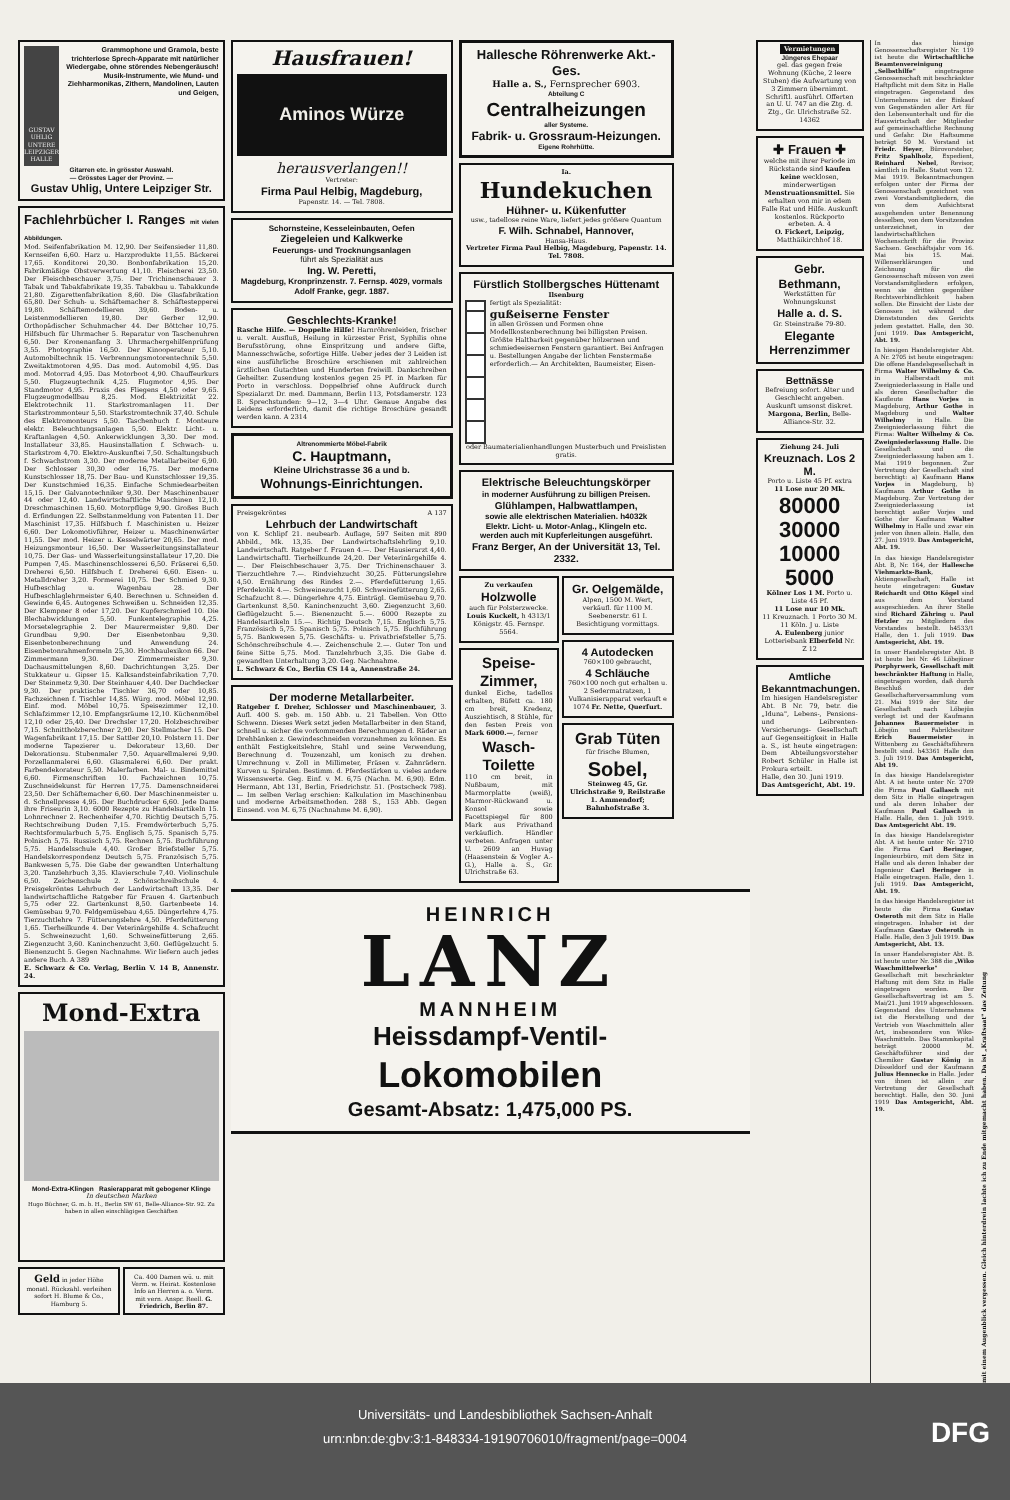GUSTAV UHLIG UNTERE LEIPZIGER HALLE
Grammophone und Gramola, beste trichterlose Sprech-Apparate mit natürlicher Wiedergabe, ohne störendes Nebengeräusch! Musik-Instrumente, wie Mund- und Ziehharmonikas, Zithern, Mandolinen, Lauten und Geigen,
Gitarren etc. in grösster Auswahl.
— Grösstes Lager der Provinz. —
Gustav Uhlig, Untere Leipziger Str.
Fachlehrbücher I. Ranges mit vielen Abbildungen.
Mod. Seifenfabrikation M. 12,90. Der Seifensieder 11,80. Kernseifen 6,60. Harz u. Harzprodukte 11,55. Bäckerei 17,65. Konditorei 20,30. Bonbonfabrikation 15,20. Fabrikmäßige Obstverwertung 41,10. Fleischerei 23,50. Der Fleischbeschauer 3,75. Der Trichinenschauer 3. Tabak und Tabakfabrikate 19,35. Tabakbau u. Tabakkunde 21,80. Zigarettenfabrikation 8,60. Die Glasfabrikation 65,80. Der Schuh- u. Schäftemacher 8. Schäftestepperei 19,80. Schäftemodellieren 39,60. Boden- u. Leistenmodellieren 19,80. Der Gerber 12,90. Orthopädischer Schuhmacher 44. Der Böttcher 10,75. Hilfsbuch für Uhrmacher 5. Reparatur von Taschenuhren 6,50. Der Kronenanfang 3. Uhrmachergehilfenprüfung 3,55. Photographie 16,50. Der Kinooperateur 5,10. Automobiltechnik 15. Verbrennungsmotorentechnik 5,50. Zweitaktmotoren 4,95. Das mod. Automobil 4,95. Das mod. Motorrad 4,95. Das Motorboot 4,90. Chauffeurkurs 5,50. Flugzeugtechnik 4,25. Flugmotor 4,95. Der Standmotor 4,95. Praxis des Fliegens 4,50 oder 9,65. Flugzeugmodellbau 8,25. Mod. Elektrizität 22. Elektrotechnik 11. Starkstromanlagen 11. Der Starkstrommonteur 5,50. Starkstromtechnik 37,40. Schule des Elektromonteurs 5,50. Taschenbuch f. Monteure elektr. Beleuchtungsanlagen 5,50. Elektr. Licht- u. Kraftanlagen 4,50. Ankerwicklungen 3,30. Der mod. Installateur 33,85. Hausinstallation f. Schwach- u. Starkstrom 4,70. Elektro-Auskunftei 7,50. Schaltungsbuch f. Schwachstrom 3,30. Der moderne Metallarbeiter 6,90. Der Schlosser 30,30 oder 16,75. Der moderne Kunstschlosser 18,75. Der Bau- und Kunstschlosser 19,35. Der Kunstschmied 16,35. Einfache Schmiedearbeiten 15,15. Der Galvanotechniker 9,30. Der Maschinenbauer 44 oder 12,40. Landwirtschaftliche Maschinen 12,10. Dreschmaschinen 15,60. Motorpflüge 9,90. Großes Buch d. Erfindungen 22. Selbstanmeldung von Patenten 11. Der Maschinist 17,35. Hilfsbuch f. Maschinisten u. Heizer 6,60. Der Lokomotivführer, Heizer u. Maschinenwärter 11,55. Der mod. Heizer u. Kesselwärter 20,65. Der mod. Heizungsmonteur 16,50. Der Wasserleitungsinstallateur 10,75. Der Gas- und Wasserleitungsinstallateur 17,20. Die Pumpen 7,45. Maschinenschlosserei 6,50. Fräserei 6,50. Dreherei 6,50. Hilfsbuch f. Dreherei 6,60. Eisen- u. Metalldreher 3,20. Formerei 10,75. Der Schmied 9,30. Hufbeschlag u. Wagenbau 28. Der Hufbeschlaglehrmeister 6,40. Berechnen u. Schneiden d. Gewinde 6,45. Autogenes Schweißen u. Schneiden 12,35. Der Klempner 8 oder 17,20. Der Kupferschmied 10. Die Blechabwicklungen 5,50. Funkentelegraphie 4,25. Morsetelegraphie 2. Der Maurermeister 9,80. Der Grundbau 9,90. Der Eisenbetonbau 9,30. Eisenbetonberechnung und Anwendung 24. Eisenbetonrahmenformeln 25,30. Hochbaulexikon 66. Der Zimmermann 9,30. Der Zimmermeister 9,30. Dachausmittelungen 8,60. Dachrichtungen 3,25. Der Stukkateur u. Gipser 15. Kalksandsteinfabrikation 7,70. Der Steinmetz 9,30. Der Steinhauer 4,40. Der Dachdecker 9,30. Der praktische Tischler 36,70 oder 10,85. Fachzeichnen f. Tischler 14,85. Würg. mod. Möbel 12,90. Einf. mod. Möbel 10,75. Speisezimmer 12,10. Schlafzimmer 12,10. Empfangsräume 12,10. Küchenmöbel 12,10 oder 25,40. Der Drechsler 17,20. Holzbeschreiber 7,15. Schnittholzberechner 2,90. Der Stellmacher 15. Der Wagenfabrikant 17,15. Der Sattler 20,10. Polstern 11. Der moderne Tapezierer u. Dekorateur 13,60. Der Dekorationsu. Stubenmaler 7,50. Aquarellmalerei 9,90. Porzellanmalerei 6,60. Glasmalerei 6,60. Der prakt. Farbendekorateur 5,50. Malerfarben. Mal- u. Bindemittel 6,60. Firmenschriften 10. Fachzeichnen 10,75. Zuschneidekunst für Herren 17,75. Damenschneiderei 23,50. Der Schäftemacher 6,60. Der Maschinenmeister u. d. Schnellpresse 4,95. Der Buchdrucker 6,60. Jede Dame ihre Friseurin 3,10. 6000 Rezepte zu Handelsartikeln 15. Lohnrechner 2. Rechenheifer 4,70. Richtig Deutsch 5,75. Rechtschreibung Duden 7,15. Fremdwörterbuch 5,75. Rechtsformularbuch 5,75. Englisch 5,75. Spanisch 5,75. Polnisch 5,75. Russisch 5,75. Rechnen 5,75. Buchführung 5,75. Handelsschule 4,40. Großer Briefsteller 5,75. Handelskorrespondenz Deutsch 5,75. Französisch 5,75. Bankwesen 5,75. Die Gabe der gewandten Unterhaltung 3,20. Tanzlehrbuch 3,35. Klavierschule 7,40. Violinschule 6,50. Zeichenschule 2. Schönschreibschule 4. Preisgekröntes Lehrbuch der Landwirtschaft 13,35. Der landwirtschaftliche Ratgeber für Frauen 4. Gartenbuch 5,75 oder 22. Gartenkunst 8,50. Gartenbeete 14. Gemüsebau 9,70. Feldgemüsebau 4,65. Düngerlehre 4,75. Tierzuchtlehre 7. Fütterungslehre 4,50. Pferdefütterung 1,65. Tierheilkunde 4. Der Veterinärgehilfe 4. Schafzucht 5. Schweinezucht 1,60. Schweinefütterung 2,65. Ziegenzucht 3,60. Kaninchenzucht 3,60. Geflügelzucht 5. Bienenzucht 5. Gegen Nachnahme. Wir liefern auch jedes andere Buch. A 389
E. Schwarz & Co. Verlag, Berlin V. 14 B, Annenstr. 24.
Mond-Extra
Mond-Extra-Klingen Rasierapparat mit gebogener Klinge
In deutschen Marken
Hugo Büchner, G. m. b. H., Berlin SW 61, Belle-Alliance-Str. 92. Zu haben in allen einschlägigen Geschäften
Geld in jeder Höhe monatl. Rückzahl. verleihen sofort H. Blume & Co., Hamburg 5.
Ca. 400 Damen wü. u. mit Verm. w. Heirat. Kostenlose Info an Herren a. o. Verm. mit vern. Anspr. Reell. G. Friedrich, Berlin 87.
Hausfrauen!
Aminos Würze
herausverlangen!!
Vertreter:
Firma Paul Helbig, Magdeburg,
Papenstr. 14. — Tel. 7808.
Schornsteine, Kesseleinbauten, Oefen
Ziegeleien und Kalkwerke
Feuerungs- und Trocknungsanlagen
führt als Spezialität aus
Ing. W. Peretti,
Magdeburg, Kronprinzenstr. 7. Fernsp. 4029, vormals Adolf Franke, gegr. 1887.
Geschlechts-Kranke!
Rasche Hilfe. — Doppelte Hilfe! Harnröhrenleiden, frischer u. veralt. Ausfluß, Heilung in kürzester Frist, Syphilis ohne Berufsstörung, ohne Einspritzung und andere Gifte, Mannesschwäche, sofortige Hilfe. Ueber jedes der 3 Leiden ist eine ausführliche Broschüre erschienen mit zahlreichen ärztlichen Gutachten und Hunderten freiwill. Dankschreiben Geheilter. Zusendung kostenlos gegen 25 Pf. in Marken für Porto in verschloss. Doppelbrief ohne Aufdruck durch Spezialarzt Dr. med. Dammann, Berlin 113, Potsdamerstr. 123 B. Sprechstunden: 9—12, 3—4 Uhr. Genaue Angabe des Leidens erforderlich, damit die richtige Broschüre gesandt werden kann. A 2314
Altrenommierte Möbel-Fabrik
C. Hauptmann,
Kleine Ulrichstrasse 36 a und b.
Wohnungs-Einrichtungen.
Preisgekröntes A 137
Lehrbuch der Landwirtschaft
von K. Schlipf 21. neubearb. Auflage, 597 Seiten mit 890 Abbild., Mk. 13,35. Der Landwirtschaftslehrling 9,10. Landwirtschaft. Ratgeber f. Frauen 4.—. Der Hausierarzt 4,40. Landwirtschaftl. Tierheilkunde 24,20. Der Veterinärgehilfe 4.—. Der Fleischbeschauer 3,75. Der Trichinenschauer 3. Tierzuchtlehre 7.—. Rindviehzucht 30,25. Fütterungslehre 4,50. Ernährung des Rindes 2.—. Pferdefütterung 1,65. Pferdekolik 4.—. Schweinezucht 1,60. Schweinefütterung 2,65. Schafzucht 8.—. Düngerlehre 4,75. Einträgl. Gemüsebau 9,70. Gartenkunst 8,50. Kaninchenzucht 3,60. Ziegenzucht 3,60. Geflügelzucht 5.—. Bienenzucht 5.—. 6000 Rezepte zu Handelsartikeln 15.—. Richtig Deutsch 7,15. Englisch 5,75. Französisch 5,75. Spanisch 5,75. Polnisch 5,75. Buchführung 5,75. Bankwesen 5,75. Geschäfts- u. Privatbriefsteller 5,75. Schönschreibschule 4.—. Zeichenschule 2.—. Guter Ton und feine Sitte 5,75. Mod. Tanzlehrbuch 3,35. Die Gabe d. gewandten Unterhaltung 3,20. Geg. Nachnahme.
L. Schwarz & Co., Berlin CS 14 a, Annenstraße 24.
Der moderne Metallarbeiter.
Ratgeber f. Dreher, Schlosser und Maschinenbauer, 3. Aufl. 400 S. geb. m. 150 Abb. u. 21 Tabellen. Von Otto Schwenn. Dieses Werk setzt jeden Metallarbeiter in den Stand, schnell u. sicher die vorkommenden Berechnungen d. Räder an Drehbänken z. Gewindeschneiden vorzunehmen zu können. Es enthält Festigkeitslehre, Stahl und seine Verwendung, Berechnung d. Touzenzahl, um konisch zu drehen. Umrechnung v. Zoll in Millimeter, Fräsen v. Zahnrädern. Kurven u. Spiralen. Bestimm. d. Pferdestärken u. vieles andere Wissenswerte. Geg. Einf. v. M. 6,75 (Nachn. M. 6,90). Edm. Hermann, Abt 131, Berlin, Friedrichstr. 51. (Postscheck 798). — Im selben Verlag erschien: Kalkulation im Maschinenbau und moderne Arbeitsmethoden. 288 S., 153 Abb. Gegen Einsend. von M. 6,75 (Nachnahme M. 6,90).
Hallesche Röhrenwerke Akt.-Ges.
Halle a. S., Fernsprecher 6903.
Abteilung C
Centralheizungen
aller Systeme.
Fabrik- u. Grossraum-Heizungen.
Eigene Rohrhütte.
Ia.
Hundekuchen
Hühner- u. Kükenfutter
usw., tadellose reine Ware, liefert jedes größere Quantum
F. Wilh. Schnabel, Hannover,
Hansa-Haus.
Vertreter Firma Paul Helbig, Magdeburg, Papenstr. 14. Tel. 7808.
Fürstlich Stollbergsches Hüttenamt
Ilsenburg
fertigt als Spezialität:
gußeiserne Fenster
in allen Grössen und Formen ohne Modellkostenberechnung bei billigsten Preisen. Größte Haltbarkeit gegenüber hölzernen und schmiedeeisernen Fenstern garantiert. Bei Anfragen u. Bestellungen Angabe der lichten Fenstermaße erforderlich.— An Architekten, Baumeister, Eisen-
oder Baumaterialienhandlungen Musterbuch und Preislisten gratis.
Elektrische Beleuchtungskörper
in moderner Ausführung zu billigen Preisen.
Glühlampen, Halbwattlampen,
sowie alle elektrischen Materialien. h4032k
Elektr. Licht- u. Motor-Anlag., Klingeln etc.
werden auch mit Kupferleitungen ausgeführt.
Franz Berger, An der Universität 13, Tel. 2332.
Zu verkaufen
Holzwolle
auch für Polsterzwecke. Louis Kuckelt, h 4313/1 Königstr. 45. Fernspr. 5564.
Speise-Zimmer,
dunkel Eiche, tadellos erhalten, Büfett ca. 180 cm breit, Kredenz, Ausziehtisch, 8 Stühle, für den festen Preis von Mark 6000.—, ferner
Wasch-Toilette
110 cm breit, in Nußbaum, mit Marmorplatte (weiß), Marmor-Rückwand u. Konsol sowie Facettspiegel für 800 Mark aus Privathand verkäuflich. Händler verbeten. Anfragen unter U. 2609 an Huvag (Haasenstein & Vogler A.-G.), Halle a. S., Gr. Ulrichstraße 63.
Gr. Oelgemälde,
Alpen, 1500 M. Wert, verkäufl. für 1100 M. Seebenerstr. 61 I. Besichtigung vormittags.
4 Autodecken
760×100 gebraucht,
4 Schläuche
760×100 noch gut erhalten u. 2 Sedermatratzen, 1 Vulkanisierapparat verkauft e 1074 Fr. Nette, Querfurt.
Grab Tüten
für frische Blumen,
Sobel,
Steinweg 45, Gr. Ulrichstraße 9, Reilstraße 1. Ammendorf; Bahnhofstraße 3.
HEINRICH
LANZ
MANNHEIM
Heissdampf-Ventil-
Lokomobilen
Gesamt-Absatz: 1,475,000 PS.
Vermietungen
Jüngeres Ehepaar
gel. das gegen freie Wohnung (Küche, 2 leere Stuben) die Aufwartung von 3 Zimmern übernimmt. Schriftl. ausführl. Offerten an U. U. 747 an die Ztg. d. Ztg., Gr. Ulrichstraße 52. 14362
✚ Frauen ✚
welche mit ihrer Periode im Rückstande sind kaufen keine wecklosen, minderwertigen Menstruationsmittel. Sie erhalten von mir in edem Falle Rat und Hilfe. Auskunft kostenlos. Rückporto erbeten. A. 4
O. Fickert, Leipzig, Matthäikirchhof 18.
Gebr. Bethmann,
Werkstätten für Wohnungskunst
Halle a. d. S.
Gr. Steinstraße 79-80.
Elegante Herrenzimmer
Bettnässe
Befreiung sofort. Alter und Geschlecht angeben. Auskunft umsonst diskret. Margona, Berlin, Belle-Alliance-Str. 32.
Ziehung 24. Juli
Kreuznach. Los 2 M.
Porto u. Liste 45 Pf. extra
11 Lose nur 20 Mk.
80000
30000
10000
5000
Kölner Los 1 M. Porto u. Liste 45 Pf.
11 Lose nur 10 Mk.
11 Kreuznach. 1 Porto 30 M. 11 Köln. J u. Liste
A. Eulenberg junior Lotteriebank Elberfeld Nr. Z 12
Amtliche Bekanntmachungen.
Im hiesigen Handelsregister Abt. B Nr. 79, betr. die „Iduna", Lebens-, Pensions- und Leibrenten-Versicherungs- Gesellschaft auf Gegenseitigkeit in Halle a. S., ist heute eingetragen: Dem Abteilungsvorsteher Robert Schüler in Halle ist Prokura erteilt.
Halle, den 30. Juni 1919.
Das Amtsgericht, Abt. 19.
In das hiesige Genossenschaftsregister Nr. 119 ist heute die Wirtschaftliche Beamtenvereinigung „Selbsthilfe" eingetragene Genossenschaft mit beschränkter Haftpflicht mit dem Sitz in Halle eingetragen. Gegenstand des Unternehmens ist der Einkauf von Gegenständen aller Art für den Lebensunterhalt und für die Hauswirtschaft der Mitglieder auf gemeinschaftliche Rechnung und Gefahr. Die Haftsumme beträgt 50 M. Vorstand ist Friedr. Heyer, Bürovorsteher, Fritz Spahlholz, Expedient, Reinhard Nebel, Revisor, sämtlich in Halle. Statut vom 12. Mai 1919. Bekanntmachungen erfolgen unter der Firma der Genossenschaft gezeichnet von zwei Vorstandsmitgliedern, die von dem Aufsichtsrat ausgehenden unter Benennung desselben, von dem Vorsitzenden unterzeichnet, in der landwirtschaftlichen Wochenschrift für die Provinz Sachsen. Geschäftsjahr vom 16. Mai bis 15. Mai. Willenserklärungen und Zeichnung für die Genossenschaft müssen von zwei Vorstandsmitgliedern erfolgen, wenn sie dritten gegenüber Rechtsverbindlichkeit haben sollen. Die Einsicht der Liste der Genossen ist während der Dienststunden des Gerichts jedem gestattet. Halle, den 30. Juni 1919. Das Amtsgericht, Abt. 19.
In hiesigen Handelsregister Abt. A Nr. 2705 ist heute eingetragen: Die offene Handelsgesellschaft in Firma Walter Wilhelmy & Co. in Halberstadt mit Zweigniederlassung in Halle und als deren Gesellschafter die Kaufleute Hans Vorjes in Magdeburg, Arthur Gothe in Magdeburg und Walter Wilhelmy in Halle. Die Zweigniederlassung führt die Firma: Walter Wilhelmy & Co. Zweigniederlassung Halle. Die Gesellschaft und die Zweigniederlassung haben am 1. Mai 1919 begonnen. Zur Vertretung der Gesellschaft sind berechtigt: a) Kaufmann Hans Vorjes in Magdeburg, b) Kaufmann Arthur Gothe in Magdeburg. Zur Vertretung der Zweigniederlassung ist berechtigt außer Vorjes und Gothe der Kaufmann Walter Wilhelmy in Halle und zwar ein jeder von ihnen allein. Halle, den 27. Juni 1919. Das Amtsgericht, Abt. 19.
In das hiesige Handelsregister Abt. B, Nr. 164, der Hallesche Viehmarkts-Bank, Aktiengesellschaft, Halle ist heute eingetragen: Gustav Reichardt und Otto Kögel sind aus dem Vorstand ausgeschieden. An ihrer Stelle sind Richard Zähring u. Paul Hetzler zu Mitgliedern des Vorstandes bestellt. h4533/1 Halle, den 1. Juli 1919. Das Amtsgericht, Abt. 19.
In unser Handelsregister Abt. B ist heute bei Nr. 46 Löbejüner Porphyrwerk, Gesellschaft mit beschränkter Haftung in Halle, eingetragen worden, daß durch Beschluß der Gesellschafterversammlung vom 21. Mai 1919 der Sitz der Gesellschaft nach Löbejün verlegt ist und der Kaufmann Johannes Bauermeister in Löbejün und Fabrikbesitzer Erich Bauermeister in Wittenberg zu Geschäftsführern bestellt sind. h43361 Halle den 3. Juli 1919. Das Amtsgericht, Abt 19.
In das hiesige Handelsregister Abt. A ist heute unter Nr. 2709 die Firma Paul Gallasch mit dem Sitz in Halle eingetragen und als deren Inhaber der Kaufmann Paul Gallasch in Halle. Halle, den 1. Juli 1919. Das Amtsgericht Abt. 19.
In das hiesige Handelsregister Abt. A ist heute unter Nr. 2710 die Firma Carl Beringer, Ingenieurbüro, mit dem Sitz in Halle und als deren Inhaber der Ingenieur Carl Beringer in Halle eingetragen. Halle, den 1. Juli 1919. Das Amtsgericht, Abt. 19.
In das hiesige Handelsregister ist heute die Firma Gustav Osteroth mit dem Sitz in Halle eingetragen. Inhaber ist der Kaufmann Gustav Osteroth in Halle. Halle, den 3 Juli 1919. Das Amtsgericht, Abt. 13.
In unser Handelsregister Abt. B. ist heute unter Nr. 388 die „Wiko Waschmittelwerke" Gesellschaft mit beschränkter Haftung mit dem Sitz in Halle eingetragen worden. Der Gesellschaftsvertrag ist am 5. Mai/21. Juni 1919 abgeschlossen. Gegenstand des Unternehmens ist die Herstellung und der Vertrieb von Waschmitteln aller Art, insbesondere von Wiko-Waschmitteln. Das Stammkapital beträgt 20000 M. Geschäftsführer sind der Chemiker Gustav König in Düsseldorf und der Kaufmann Julius Hennecke in Halle. Jeder von ihnen ist allein zur Vertretung der Gesellschaft berechtigt. Halle, den 30. Juni 1919 Das Amtsgericht, Abt. 19.
mit einem Augenblick vergessen. Gleich hinterdrein lachte ich zu Ende mitgemacht haben. Da ist „Kraftsaat" das Zeitung
Universitäts- und Landesbibliothek Sachsen-Anhalt
urn:nbn:de:gbv:3:1-848334-19190706010/fragment/page=0004
DFG